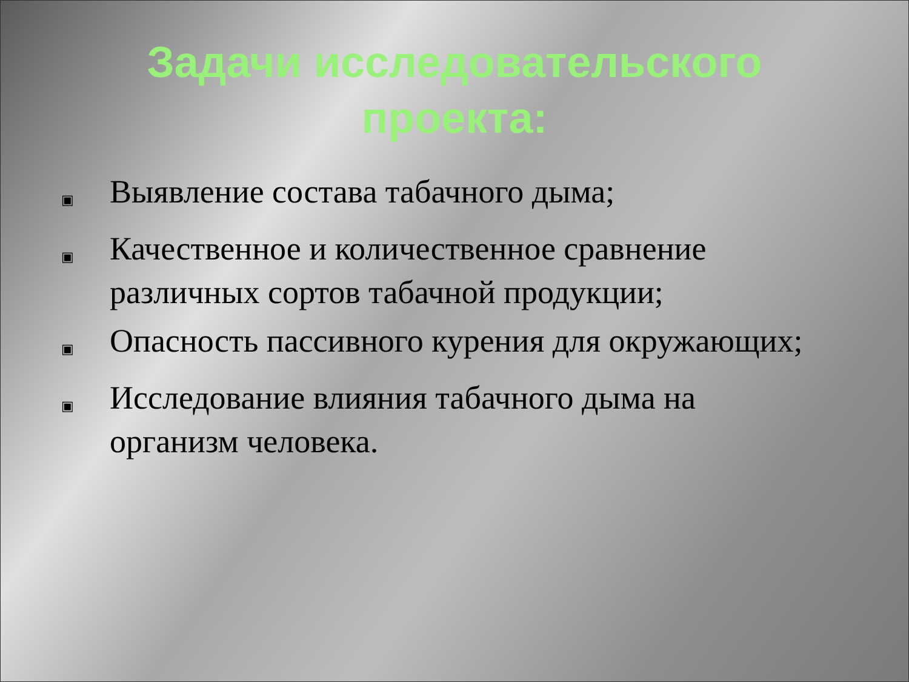Задачи исследовательского
проекта:
▣ Выявление состава табачного дыма;
▣ Качественное и количественное сравнение различных сортов табачной продукции;
▣ Опасность пассивного курения для окружающих;
▣ Исследование влияния табачного дыма на организм человека.